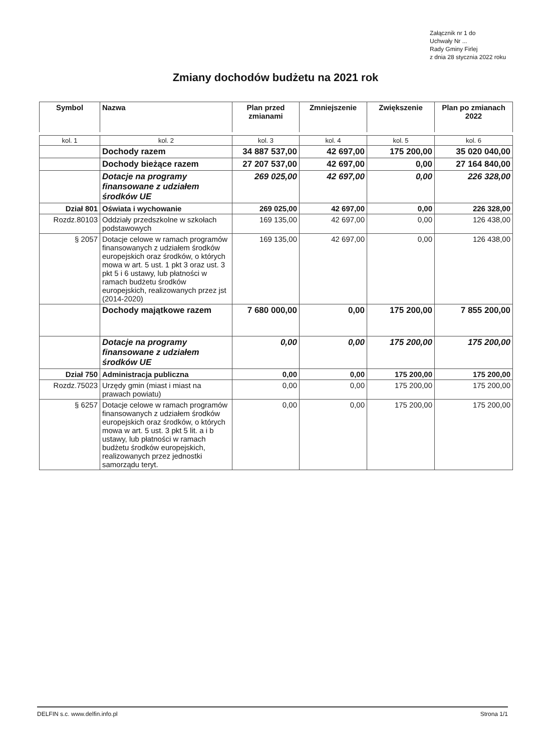Załącznik nr 1 do
Uchwały Nr ...
Rady Gminy Firlej
z dnia 28 stycznia 2022 roku
Zmiany dochodów budżetu na 2021 rok
| Symbol | Nazwa | Plan przed zmianami | Zmniejszenie | Zwiększenie | Plan po zmianach 2022 |
| --- | --- | --- | --- | --- | --- |
| kol. 1 | kol. 2 | kol. 3 | kol. 4 | kol. 5 | kol. 6 |
| | Dochody razem | 34 887 537,00 | 42 697,00 | 175 200,00 | 35 020 040,00 |
| | Dochody bieżące razem | 27 207 537,00 | 42 697,00 | 0,00 | 27 164 840,00 |
| | Dotacje na programy finansowane z udziałem środków UE | 269 025,00 | 42 697,00 | 0,00 | 226 328,00 |
| Dział 801 | Oświata i wychowanie | 269 025,00 | 42 697,00 | 0,00 | 226 328,00 |
| Rozdz.80103 | Oddziały przedszkolne w szkołach podstawowych | 169 135,00 | 42 697,00 | 0,00 | 126 438,00 |
| § 2057 | Dotacje celowe w ramach programów finansowanych z udziałem środków europejskich oraz środków, o których mowa w art. 5 ust. 1 pkt 3 oraz ust. 3 pkt 5 i 6 ustawy, lub płatności w ramach budżetu środków europejskich, realizowanych przez jst (2014-2020) | 169 135,00 | 42 697,00 | 0,00 | 126 438,00 |
| | Dochody majątkowe razem | 7 680 000,00 | 0,00 | 175 200,00 | 7 855 200,00 |
| | Dotacje na programy finansowane z udziałem środków UE | 0,00 | 0,00 | 175 200,00 | 175 200,00 |
| Dział 750 | Administracja publiczna | 0,00 | 0,00 | 175 200,00 | 175 200,00 |
| Rozdz.75023 | Urzędy gmin (miast i miast na prawach powiatu) | 0,00 | 0,00 | 175 200,00 | 175 200,00 |
| § 6257 | Dotacje celowe w ramach programów finansowanych z udziałem środków europejskich oraz środków, o których mowa w art. 5 ust. 3 pkt 5 lit. a i b ustawy, lub płatności w ramach budżetu środków europejskich, realizowanych przez jednostki samorządu teryt. | 0,00 | 0,00 | 175 200,00 | 175 200,00 |
DELFIN s.c. www.delfin.info.pl Strona 1/1